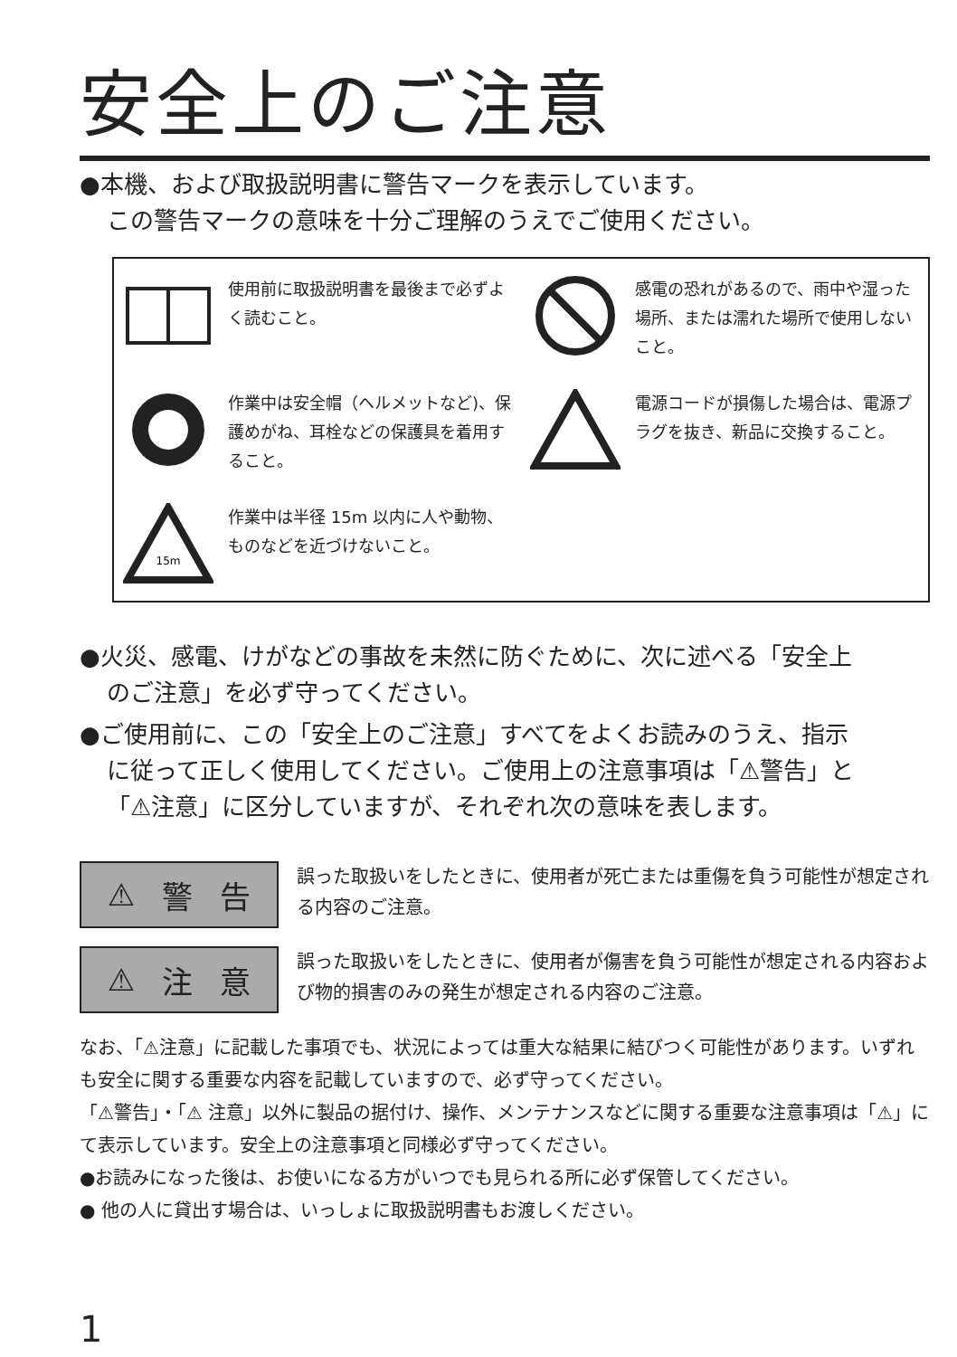安全上のご注意
●本機、および取扱説明書に警告マークを表示しています。
この警告マークの意味を十分ご理解のうえでご使用ください。
使用前に取扱説明書を最後まで必ずよく読むこと。
感電の恐れがあるので、雨中や湿った場所、または濡れた場所で使用しないこと。
作業中は安全帽（ヘルメットなど)、保護めがね、耳栓などの保護具を着用すること。
電源コードが損傷した場合は、電源プラグを抜き、新品に交換すること。
15m
作業中は半径 15m 以内に人や動物、ものなどを近づけないこと。
●火災、感電、けがなどの事故を未然に防ぐために、次に述べる「安全上
のご注意」を必ず守ってください。
●ご使用前に、この「安全上のご注意」すべてをよくお読みのうえ、指示
に従って正しく使用してください。ご使用上の注意事項は「⚠警告」と
「⚠注意」に区分していますが、それぞれ次の意味を表します。
⚠ 警 告
誤った取扱いをしたときに、使用者が死亡または重傷を負う可能性が想定される内容のご注意。
⚠ 注 意
誤った取扱いをしたときに、使用者が傷害を負う可能性が想定される内容および物的損害のみの発生が想定される内容のご注意。
なお、「⚠注意」に記載した事項でも、状況によっては重大な結果に結びつく可能性があります。いずれも安全に関する重要な内容を記載していますので、必ず守ってください。
「⚠警告」・「⚠ 注意」以外に製品の据付け、操作、メンテナンスなどに関する重要な注意事項は「⚠」にて表示しています。安全上の注意事項と同様必ず守ってください。
●お読みになった後は、お使いになる方がいつでも見られる所に必ず保管してください。
● 他の人に貸出す場合は、いっしょに取扱説明書もお渡しください。
1